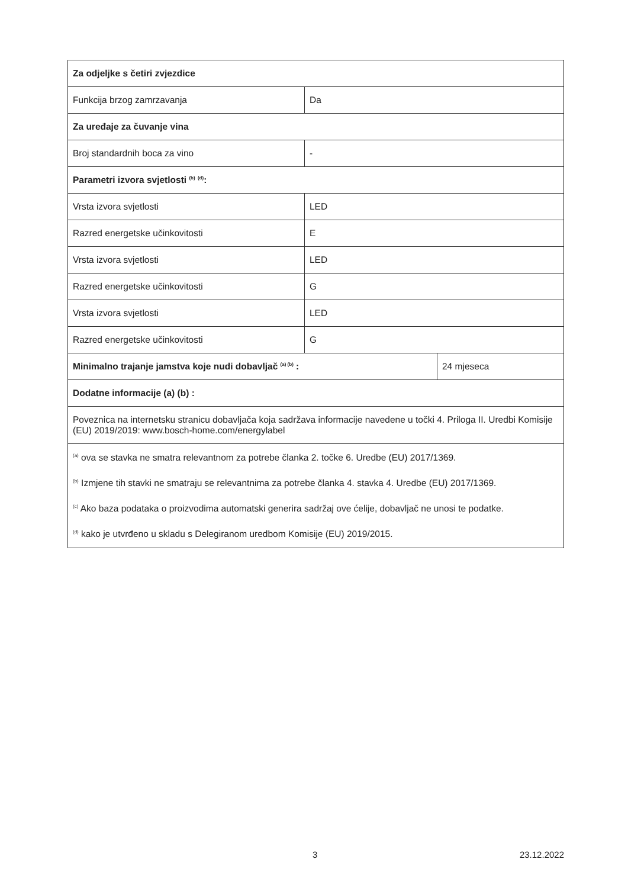| Za odjeljke s četiri zvjezdice | | |
| Funkcija brzog zamrzavanja | Da | |
| Za uređaje za čuvanje vina | | |
| Broj standardnih boca za vino | - | |
| Parametri izvora svjetlosti <sup>(b)</sup> <sup>(d)</sup>: | | |
| Vrsta izvora svjetlosti | LED | |
| Razred energetske učinkovitosti | E | |
| Vrsta izvora svjetlosti | LED | |
| Razred energetske učinkovitosti | G | |
| Vrsta izvora svjetlosti | LED | |
| Razred energetske učinkovitosti | G | |
| Minimalno trajanje jamstva koje nudi dobavljač <sup>(a) (b)</sup> : | | 24 mjeseca |
| Dodatne informacije (a) (b) : | | |
| Poveznica na internetsku stranicu dobavljača koja sadržava informacije navedene u točki 4. Priloga II. Uredbi Komisije (EU) 2019/2019: www.bosch-home.com/energylabel | | |
| <sup>(a)</sup> ova se stavka ne smatra relevantnom za potrebe članka 2. točke 6. Uredbe (EU) 2017/1369. <sup>(b)</sup> Izmjene tih stavki ne smatraju se relevantnima za potrebe članka 4. stavka 4. Uredbe (EU) 2017/1369. <sup>(c)</sup> Ako baza podataka o proizvodima automatski generira sadržaj ove ćelije, dobavljač ne unosi te podatke. <sup>(d)</sup> kako je utvrđeno u skladu s Delegiranom uredbom Komisije (EU) 2019/2015. | | |
3 23.12.2022